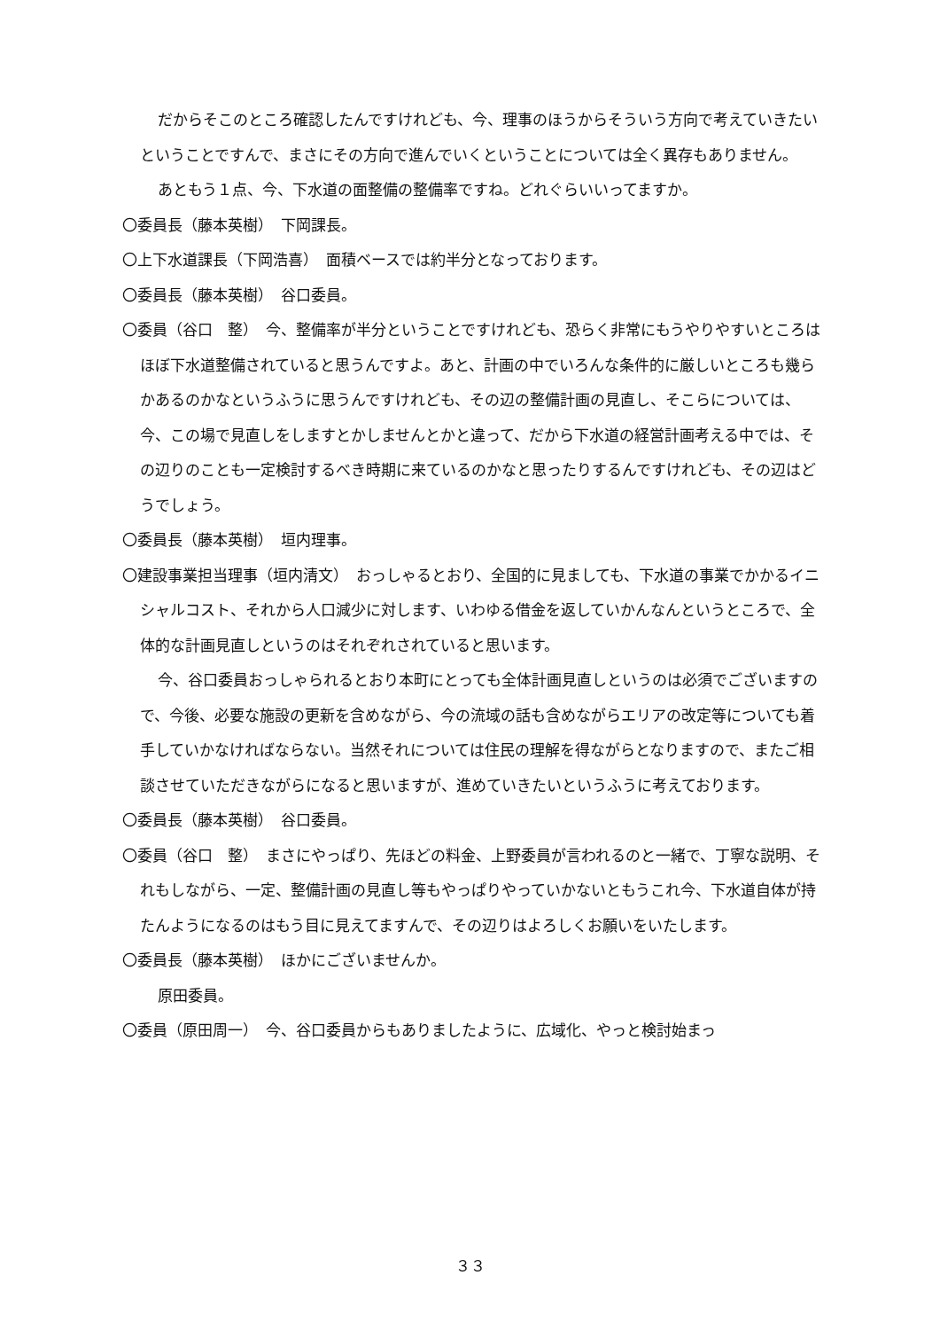だからそこのところ確認したんですけれども、今、理事のほうからそういう方向で考えていきたいということですんで、まさにその方向で進んでいくということについては全く異存もありません。
あともう１点、今、下水道の面整備の整備率ですね。どれぐらいいってますか。
〇委員長（藤本英樹）　下岡課長。
〇上下水道課長（下岡浩喜）　面積ベースでは約半分となっております。
〇委員長（藤本英樹）　谷口委員。
〇委員（谷口　整）　今、整備率が半分ということですけれども、恐らく非常にもうやりやすいところはほぼ下水道整備されていると思うんですよ。あと、計画の中でいろんな条件的に厳しいところも幾らかあるのかなというふうに思うんですけれども、その辺の整備計画の見直し、そこらについては、今、この場で見直しをしますとかしませんとかと違って、だから下水道の経営計画考える中では、その辺りのことも一定検討するべき時期に来ているのかなと思ったりするんですけれども、その辺はどうでしょう。
〇委員長（藤本英樹）　垣内理事。
〇建設事業担当理事（垣内清文）　おっしゃるとおり、全国的に見ましても、下水道の事業でかかるイニシャルコスト、それから人口減少に対します、いわゆる借金を返していかんなんというところで、全体的な計画見直しというのはそれぞれされていると思います。
今、谷口委員おっしゃられるとおり本町にとっても全体計画見直しというのは必須でございますので、今後、必要な施設の更新を含めながら、今の流域の話も含めながらエリアの改定等についても着手していかなければならない。当然それについては住民の理解を得ながらとなりますので、またご相談させていただきながらになると思いますが、進めていきたいというふうに考えております。
〇委員長（藤本英樹）　谷口委員。
〇委員（谷口　整）　まさにやっぱり、先ほどの料金、上野委員が言われるのと一緒で、丁寧な説明、それもしながら、一定、整備計画の見直し等もやっぱりやっていかないともうこれ今、下水道自体が持たんようになるのはもう目に見えてますんで、その辺りはよろしくお願いをいたします。
〇委員長（藤本英樹）　ほかにございませんか。
原田委員。
〇委員（原田周一）　今、谷口委員からもありましたように、広域化、やっと検討始まっ
３３